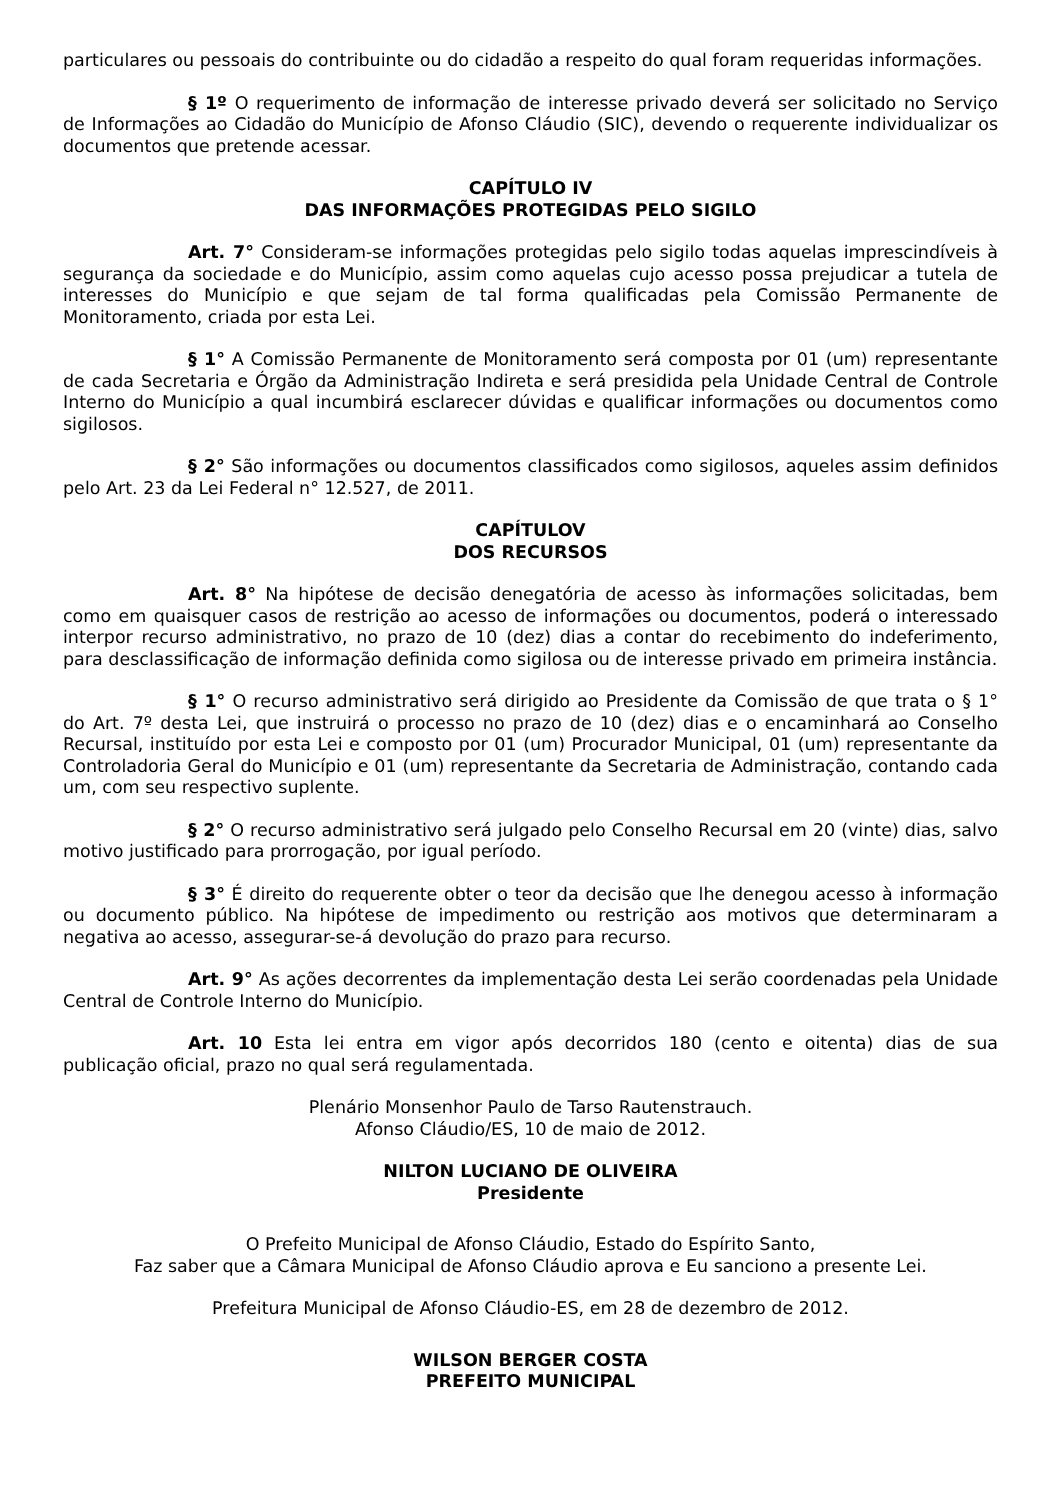particulares ou pessoais do contribuinte ou do cidadão a respeito do qual foram requeridas informações.
§ 1º O requerimento de informação de interesse privado deverá ser solicitado no Serviço de Informações ao Cidadão do Município de Afonso Cláudio (SIC), devendo o requerente individualizar os documentos que pretende acessar.
CAPÍTULO IV
DAS INFORMAÇÕES PROTEGIDAS PELO SIGILO
Art. 7° Consideram-se informações protegidas pelo sigilo todas aquelas imprescindíveis à segurança da sociedade e do Município, assim como aquelas cujo acesso possa prejudicar a tutela de interesses do Município e que sejam de tal forma qualificadas pela Comissão Permanente de Monitoramento, criada por esta Lei.
§ 1° A Comissão Permanente de Monitoramento será composta por 01 (um) representante de cada Secretaria e Órgão da Administração Indireta e será presidida pela Unidade Central de Controle Interno do Município a qual incumbirá esclarecer dúvidas e qualificar informações ou documentos como sigilosos.
§ 2° São informações ou documentos classificados como sigilosos, aqueles assim definidos pelo Art. 23 da Lei Federal n° 12.527, de 2011.
CAPÍTULOV
DOS RECURSOS
Art. 8° Na hipótese de decisão denegatória de acesso às informações solicitadas, bem como em quaisquer casos de restrição ao acesso de informações ou documentos, poderá o interessado interpor recurso administrativo, no prazo de 10 (dez) dias a contar do recebimento do indeferimento, para desclassificação de informação definida como sigilosa ou de interesse privado em primeira instância.
§ 1° O recurso administrativo será dirigido ao Presidente da Comissão de que trata o § 1° do Art. 7º desta Lei, que instruirá o processo no prazo de 10 (dez) dias e o encaminhará ao Conselho Recursal, instituído por esta Lei e composto por 01 (um) Procurador Municipal, 01 (um) representante da Controladoria Geral do Município e 01 (um) representante da Secretaria de Administração, contando cada um, com seu respectivo suplente.
§ 2° O recurso administrativo será julgado pelo Conselho Recursal em 20 (vinte) dias, salvo motivo justificado para prorrogação, por igual período.
§ 3° É direito do requerente obter o teor da decisão que lhe denegou acesso à informação ou documento público. Na hipótese de impedimento ou restrição aos motivos que determinaram a negativa ao acesso, assegurar-se-á devolução do prazo para recurso.
Art. 9° As ações decorrentes da implementação desta Lei serão coordenadas pela Unidade Central de Controle Interno do Município.
Art. 10 Esta lei entra em vigor após decorridos 180 (cento e oitenta) dias de sua publicação oficial, prazo no qual será regulamentada.
Plenário Monsenhor Paulo de Tarso Rautenstrauch.
Afonso Cláudio/ES, 10 de maio de 2012.
NILTON LUCIANO DE OLIVEIRA
Presidente
O Prefeito Municipal de Afonso Cláudio, Estado do Espírito Santo,
Faz saber que a Câmara Municipal de Afonso Cláudio aprova e Eu sanciono a presente Lei.
Prefeitura Municipal de Afonso Cláudio-ES, em 28 de dezembro de 2012.
WILSON BERGER COSTA
PREFEITO MUNICIPAL